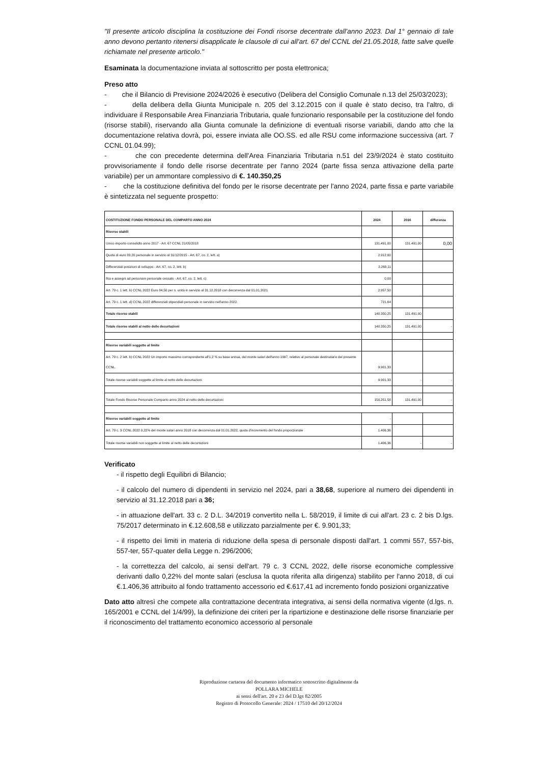"Il presente articolo disciplina la costituzione dei Fondi risorse decentrate dall'anno 2023. Dal 1° gennaio di tale anno devono pertanto ritenersi disapplicate le clausole di cui all'art. 67 del CCNL del 21.05.2018, fatte salve quelle richiamate nel presente articolo."
Esaminata la documentazione inviata al sottoscritto per posta elettronica;
Preso atto
- che il Bilancio di Previsione 2024/2026 è esecutivo (Delibera del Consiglio Comunale n.13 del 25/03/2023);
- della delibera della Giunta Municipale n. 205 del 3.12.2015 con il quale è stato deciso, tra l'altro, di individuare il Responsabile Area Finanziaria Tributaria, quale funzionario responsabile per la costituzione del fondo (risorse stabili), riservando alla Giunta comunale la definizione di eventuali risorse variabili, dando atto che la documentazione relativa dovrà, poi, essere inviata alle OO.SS. ed alle RSU come informazione successiva (art. 7 CCNL 01.04.99);
- che con precedente determina dell'Area Finanziaria Tributaria n.51 del 23/9/2024 è stato costituito provvisoriamente il fondo delle risorse decentrate per l'anno 2024 (parte fissa senza attivazione della parte variabile) per un ammontare complessivo di €. 140.350,25
- che la costituzione definitiva del fondo per le risorse decentrate per l'anno 2024, parte fissa e parte variabile è sintetizzata nel seguente prospetto:
| COSTITUZIONE FONDO PERSONALE DEL COMPARTO ANNO 2024 | 2024 | 2016 | differenza |
| --- | --- | --- | --- |
| Risorse stabili | | | |
| Unico importo consolidto anno 2017 - Art. 67 CCNL 21/05/2018 | 131.491,00 | 131.491,00 | 0,00 |
| Quota di euro 83,20 personale in servizio al 31/12/2015 - Art. 67, co. 2, lett. a) | 2.912,00 | | |
| Differenziali posizioni di sviluppo - Art. 67, co. 2, lett. b) | 2.268,11 | | |
| Ria e assegni ad personam personale cessato - Art. 67, co. 2, lett. c) | 0,00 | | |
| Art. 79 c. 1 lett. b) CCNL 2022 Euro 84,50 per n. unità in servizio al 31.12.2018 con decorrenza dal 01.01.2021 | 2.957,50 | | |
| Art. 79 c. 1 lett. d) CCNL 2022 differenziali stipendiali personale in servizio nell'anno 2022. | 721,64 | | |
| Totale risorse stabili | 140.350,25 | 131.491,00 | |
| Totale risorse stabili al netto delle decurtazioni | 140.350,25 | 131.491,00 | - |
| Risorse variabili soggette al limite | | | |
| Art. 79 c. 2 lett. b) CCNL 2022 Un importo massimo corrispondente all'1,2 % su base annua, del monte salari dell'anno 1997, relativo al personale destinatario del presente CCNL. | 9.901,33 | | |
| Totale risorse variabili soggette al limite al netto delle decurtazioni | 9.901,33 | - | - |
| Totale Fondo Risorse Personale Comparto anno 2024 al netto delle decurtazioni | 150.251,58 | 131.491,00 | - |
| Risorse variabili soggette al limite | - | | |
| Art. 79 c. 3 CCNL 2022 0,22% del monte salari anno 2018 con decorrenza dal 01.01.2022, quota d'incremento del fondo proporzionale | 1.406,36 | | |
| Totale risorse variabili non soggette al limite al netto delle decurtazioni | 1.406,36 | - | - |
Verificato
- il rispetto degli Equilibri di Bilancio;
- il calcolo del numero di dipendenti in servizio nel 2024, pari a 38,68, superiore al numero dei dipendenti in servizio al 31.12.2018 pari a 36;
- in attuazione dell'art. 33 c. 2 D.L. 34/2019 convertito nella L. 58/2019, il limite di cui all'art. 23 c. 2 bis D.lgs. 75/2017 determinato in €.12.608,58 e utilizzato parzialmente per €. 9.901,33;
- il rispetto dei limiti in materia di riduzione della spesa di personale disposti dall'art. 1 commi 557, 557-bis, 557-ter, 557-quater della Legge n. 296/2006;
- la correttezza del calcolo, ai sensi dell'art. 79 c. 3 CCNL 2022, delle risorse economiche complessive derivanti dallo 0,22% del monte salari (esclusa la quota riferita alla dirigenza) stabilito per l'anno 2018, di cui €.1.406,36 attribuito al fondo trattamento accessorio ed €.617,41 ad incremento fondo posizioni organizzative
Dato atto altresì che compete alla contrattazione decentrata integrativa, ai sensi della normativa vigente (d.lgs. n. 165/2001 e CCNL del 1/4/99), la definizione dei criteri per la ripartizione e destinazione delle risorse finanziarie per il riconoscimento del trattamento economico accessorio al personale
Riproduzione cartacea del documento informatico sottoscritto digitalmente da
POLLARA MICHELE
ai sensi dell'art. 20 e 23 del D.lgs 82/2005
Registro di Protocollo Generale: 2024 / 17510 del 20/12/2024